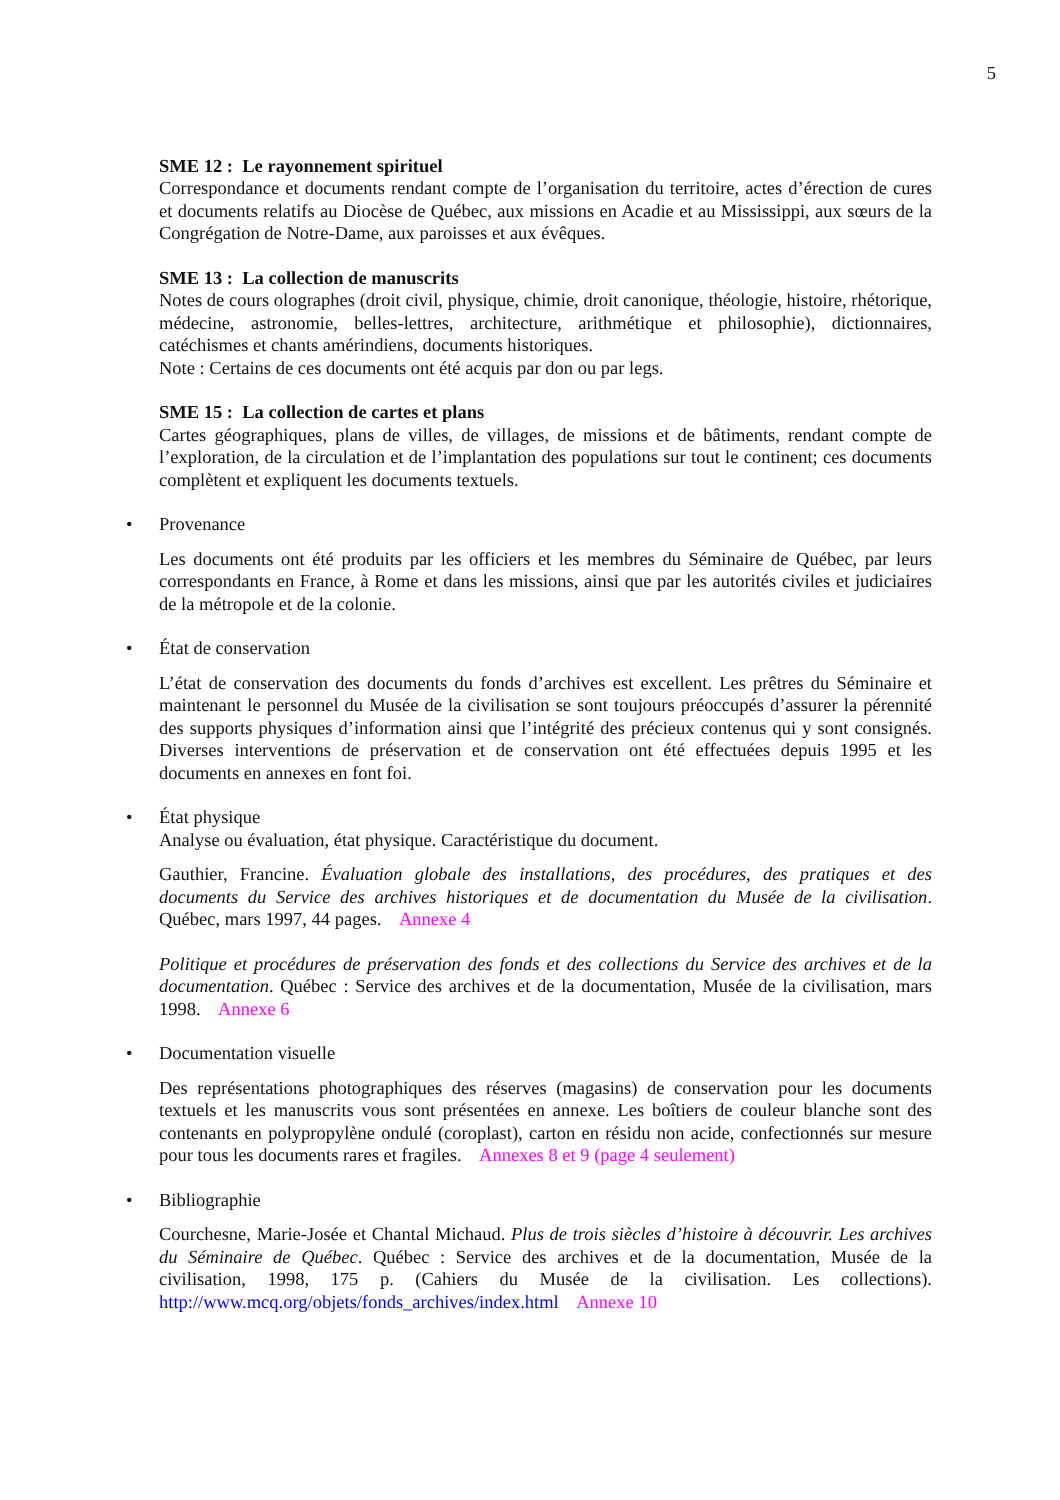5
SME 12 : Le rayonnement spirituel
Correspondance et documents rendant compte de l’organisation du territoire, actes d’érection de cures et documents relatifs au Diocèse de Québec, aux missions en Acadie et au Mississippi, aux sœurs de la Congrégation de Notre-Dame, aux paroisses et aux évêques.
SME 13 : La collection de manuscrits
Notes de cours olographes (droit civil, physique, chimie, droit canonique, théologie, histoire, rhétorique, médecine, astronomie, belles-lettres, architecture, arithmétique et philosophie), dictionnaires, catéchismes et chants amérindiens, documents historiques.
Note : Certains de ces documents ont été acquis par don ou par legs.
SME 15 : La collection de cartes et plans
Cartes géographiques, plans de villes, de villages, de missions et de bâtiments, rendant compte de l’exploration, de la circulation et de l’implantation des populations sur tout le continent; ces documents complètent et expliquent les documents textuels.
• Provenance
Les documents ont été produits par les officiers et les membres du Séminaire de Québec, par leurs correspondants en France, à Rome et dans les missions, ainsi que par les autorités civiles et judiciaires de la métropole et de la colonie.
• État de conservation
L’état de conservation des documents du fonds d’archives est excellent. Les prêtres du Séminaire et maintenant le personnel du Musée de la civilisation se sont toujours préoccupés d’assurer la pérennité des supports physiques d’information ainsi que l’intégrité des précieux contenus qui y sont consignés. Diverses interventions de préservation et de conservation ont été effectuées depuis 1995 et les documents en annexes en font foi.
• État physique
Analyse ou évaluation, état physique. Caractéristique du document.
Gauthier, Francine. Évaluation globale des installations, des procédures, des pratiques et des documents du Service des archives historiques et de documentation du Musée de la civilisation. Québec, mars 1997, 44 pages. Annexe 4
Politique et procédures de préservation des fonds et des collections du Service des archives et de la documentation. Québec : Service des archives et de la documentation, Musée de la civilisation, mars 1998. Annexe 6
• Documentation visuelle
Des représentations photographiques des réserves (magasins) de conservation pour les documents textuels et les manuscrits vous sont présentées en annexe. Les boîtiers de couleur blanche sont des contenants en polypropylène ondulé (coroplast), carton en résidu non acide, confectionnés sur mesure pour tous les documents rares et fragiles. Annexes 8 et 9 (page 4 seulement)
• Bibliographie
Courchesne, Marie-Josée et Chantal Michaud. Plus de trois siècles d’histoire à découvrir. Les archives du Séminaire de Québec. Québec : Service des archives et de la documentation, Musée de la civilisation, 1998, 175 p. (Cahiers du Musée de la civilisation. Les collections). http://www.mcq.org/objets/fonds_archives/index.html Annexe 10